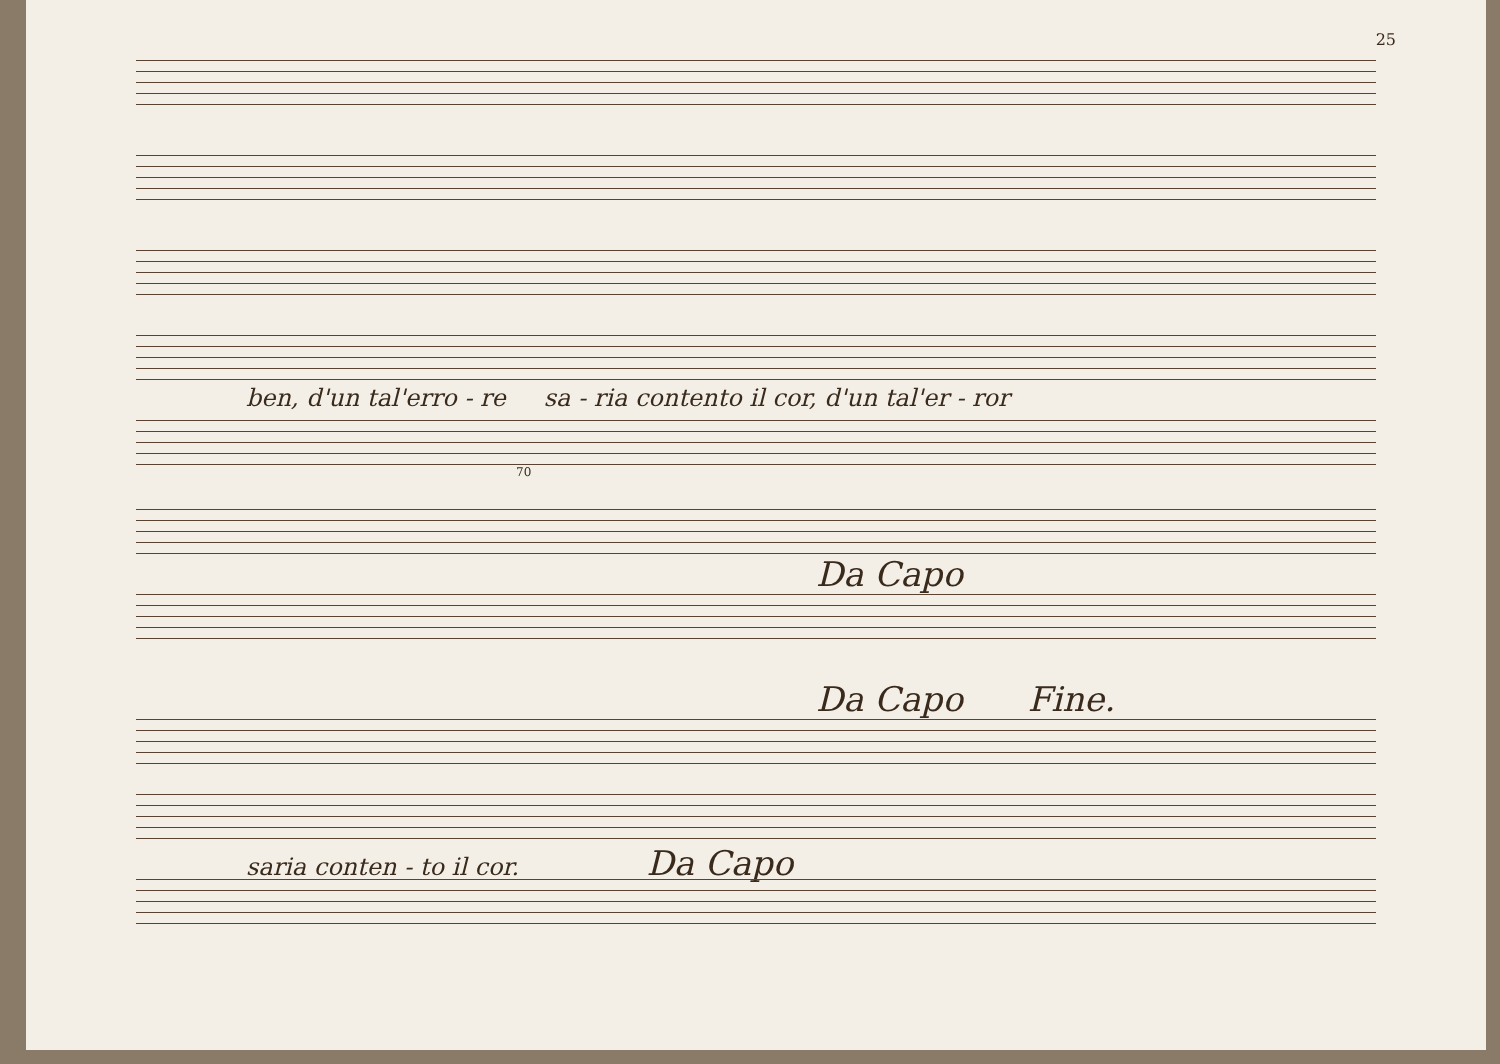25
ben, d'un tal'erro - re sa - ria contento il cor, d'un tal'er - ror
70
Da Capo
Da Capo Fine.
saria conten - to il cor. Da Capo